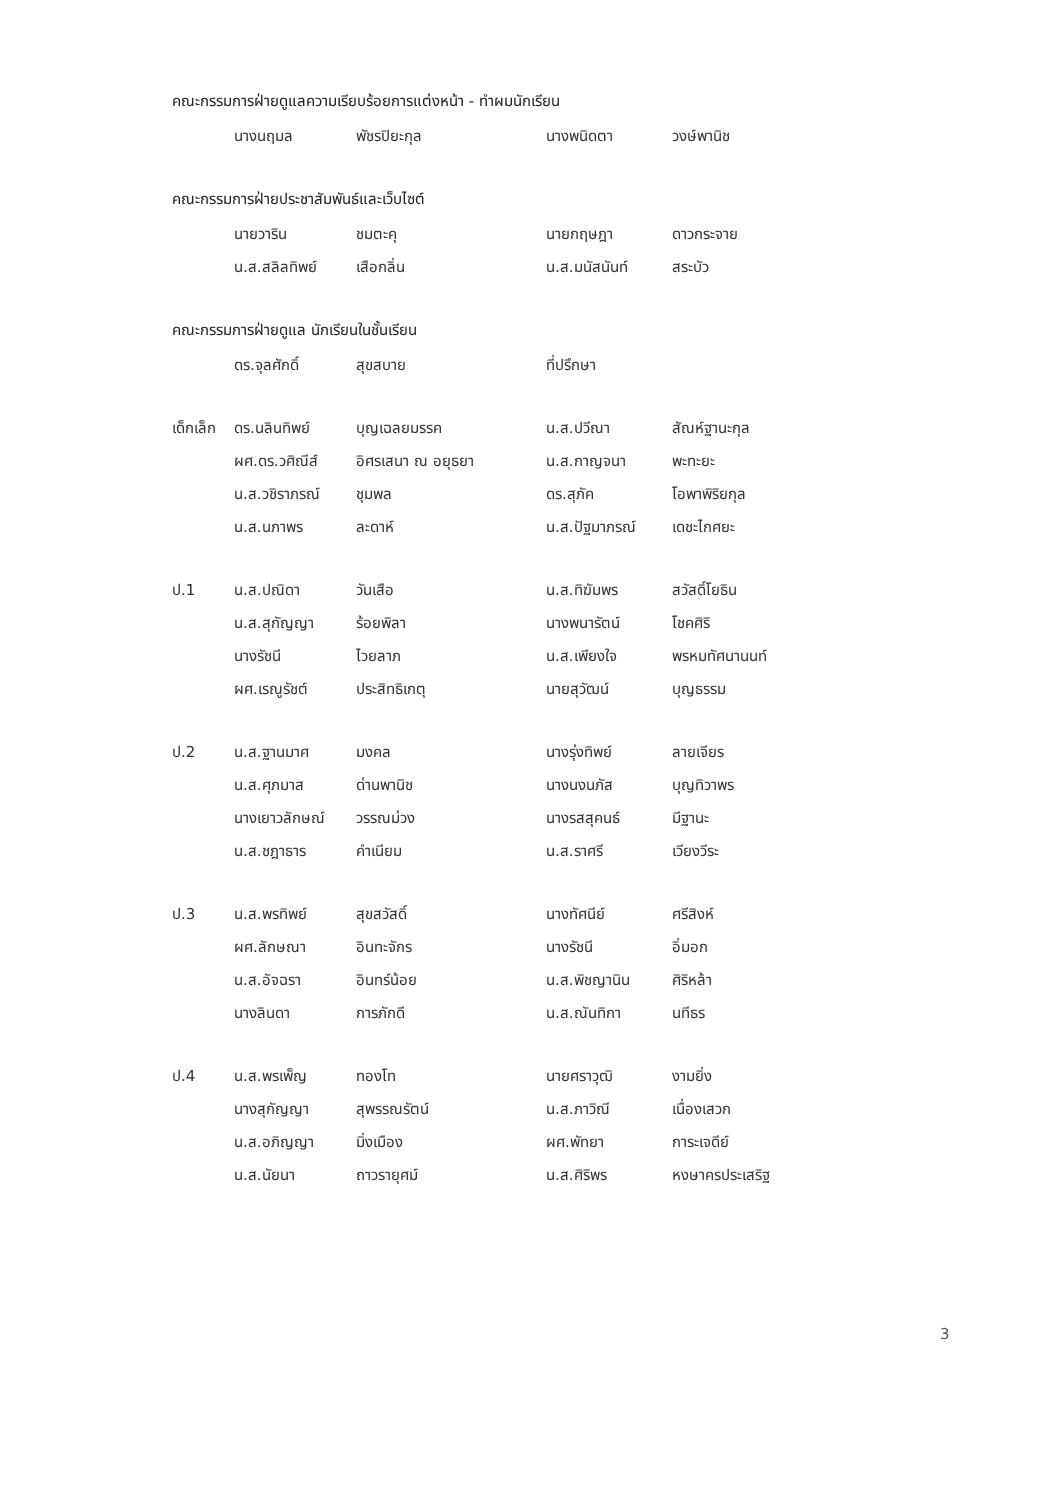คณะกรรมการฝ่ายดูแลความเรียบร้อยการแต่งหน้า - ทำผมนักเรียน
| | นางนฤมล | พัชรปิยะกุล | นางพนิดตา | วงษ์พานิช |
คณะกรรมการฝ่ายประชาสัมพันธ์และเว็บไซต์
| | นายวาริน | ชมตะคุ | นายกฤษฎา | ดาวกระจาย |
| | น.ส.สลิลทิพย์ | เสือกลิ่น | น.ส.มนัสนันท์ | สระบัว |
คณะกรรมการฝ่ายดูแล นักเรียนในชั้นเรียน
| | ดร.จุลศักดิ์ | สุขสบาย | ที่ปรึกษา | |
| เด็กเล็ก | ดร.นลินทิพย์ | บุญเฉลยมรรค | น.ส.ปวีณา | สัณห์ฐานะกุล |
| | ผศ.ดร.วศิณีส์ | อิศรเสนา ณ อยุธยา | น.ส.กาญจนา | พะทะยะ |
| | น.ส.วชิราภรณ์ | ชุมพล | ดร.สุภัค | โอพาพิริยกุล |
| | น.ส.นภาพร | ละดาห์ | น.ส.ปัฐมาภรณ์ | เดชะไกศยะ |
| ป.1 | น.ส.ปณิดา | วันเสือ | น.ส.ทิฆัมพร | สวัสดิ์โยธิน |
| | น.ส.สุกัญญา | ร้อยพิลา | นางพนารัตน์ | โชคศิริ |
| | นางรัชนี | ไวยลาภ | น.ส.เพียงใจ | พรหมทัศนานนท์ |
| | ผศ.เรณูรัชต์ | ประสิทธิเกตุ | นายสุวัฒน์ | บุญธรรม |
| ป.2 | น.ส.ฐานมาศ | มงคล | นางรุ่งทิพย์ | ลายเจียร |
| | น.ส.ศุภมาส | ด่านพานิช | นางนงนภัส | บุญทิวาพร |
| | นางเยาวลักษณ์ | วรรณม่วง | นางรสสุคนธ์ | มีฐานะ |
| | น.ส.ชฎาธาร | คำเนียม | น.ส.ราศรี | เวียงวีระ |
| ป.3 | น.ส.พรทิพย์ | สุขสวัสดิ์ | นางทัศนีย์ | ศรีสิงห์ |
| | ผศ.ลักษณา | อินทะจักร | นางรัชนี | อิ่มอก |
| | น.ส.อัจฉรา | อินทร์น้อย | น.ส.พิชญานิน | ศิริหล้า |
| | นางลินดา | การภักดี | น.ส.ณันทิกา | นทีธร |
| ป.4 | น.ส.พรเพ็ญ | ทองโท | นายศราวุฒิ | งามยิ่ง |
| | นางสุกัญญา | สุพรรณรัตน์ | น.ส.ภาวิณี | เนื่องเสวก |
| | น.ส.อภิญญา | มิ่งเมือง | ผศ.พัทยา | การะเจดีย์ |
| | น.ส.นัยนา | ถาวรายุศม์ | น.ส.ศิริพร | หงษาครประเสริฐ |
3